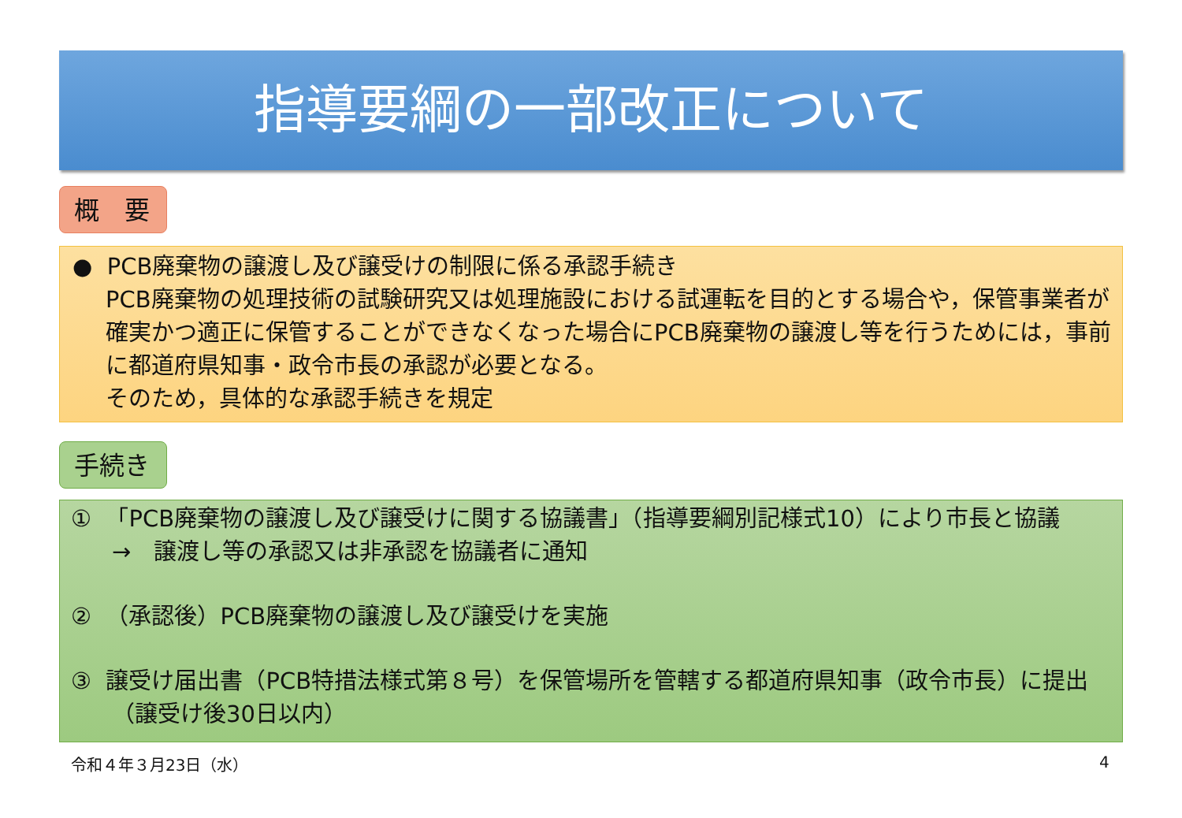指導要綱の一部改正について
概　要
● PCB廃棄物の譲渡し及び譲受けの制限に係る承認手続き
PCB廃棄物の処理技術の試験研究又は処理施設における試運転を目的とする場合や，保管事業者が確実かつ適正に保管することができなくなった場合にPCB廃棄物の譲渡し等を行うためには，事前に都道府県知事・政令市長の承認が必要となる。
そのため，具体的な承認手続きを規定
手続き
① 「PCB廃棄物の譲渡し及び譲受けに関する協議書」（指導要綱別記様式10）により市長と協議　→　譲渡し等の承認又は非承認を協議者に通知
② （承認後）PCB廃棄物の譲渡し及び譲受けを実施
③ 譲受け届出書（PCB特措法様式第８号）を保管場所を管轄する都道府県知事（政令市長）に提出（譲受け後30日以内）
令和４年３月23日（水） 4